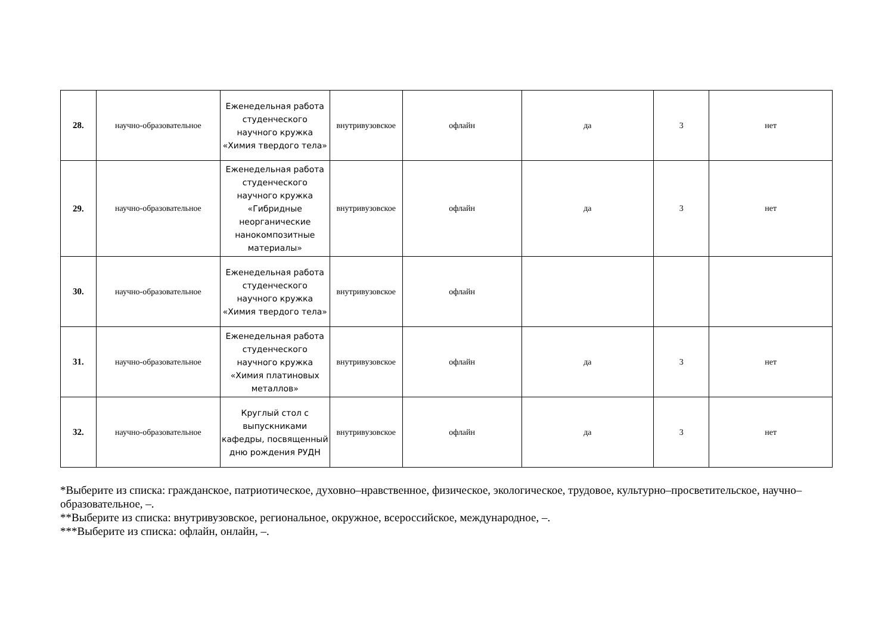| 28. | научно-образовательное | Еженедельная работа студенческого научного кружка «Химия твердого тела» | внутривузовское | офлайн | да | 3 | нет |
| 29. | научно-образовательное | Еженедельная работа студенческого научного кружка «Гибридные неорганические нанокомпозитные материалы» | внутривузовское | офлайн | да | 3 | нет |
| 30. | научно-образовательное | Еженедельная работа студенческого научного кружка «Химия твердого тела» | внутривузовское | офлайн | | | |
| 31. | научно-образовательное | Еженедельная работа студенческого научного кружка «Химия платиновых металлов» | внутривузовское | офлайн | да | 3 | нет |
| 32. | научно-образовательное | Круглый стол с выпускниками кафедры, посвященный дню рождения РУДН | внутривузовское | офлайн | да | 3 | нет |
*Выберите из списка: гражданское, патриотическое, духовно–нравственное, физическое, экологическое, трудовое, культурно–просветительское, научно–образовательное, –.
**Выберите из списка: внутривузовское, региональное, окружное, всероссийское, международное, –.
***Выберите из списка: офлайн, онлайн, –.